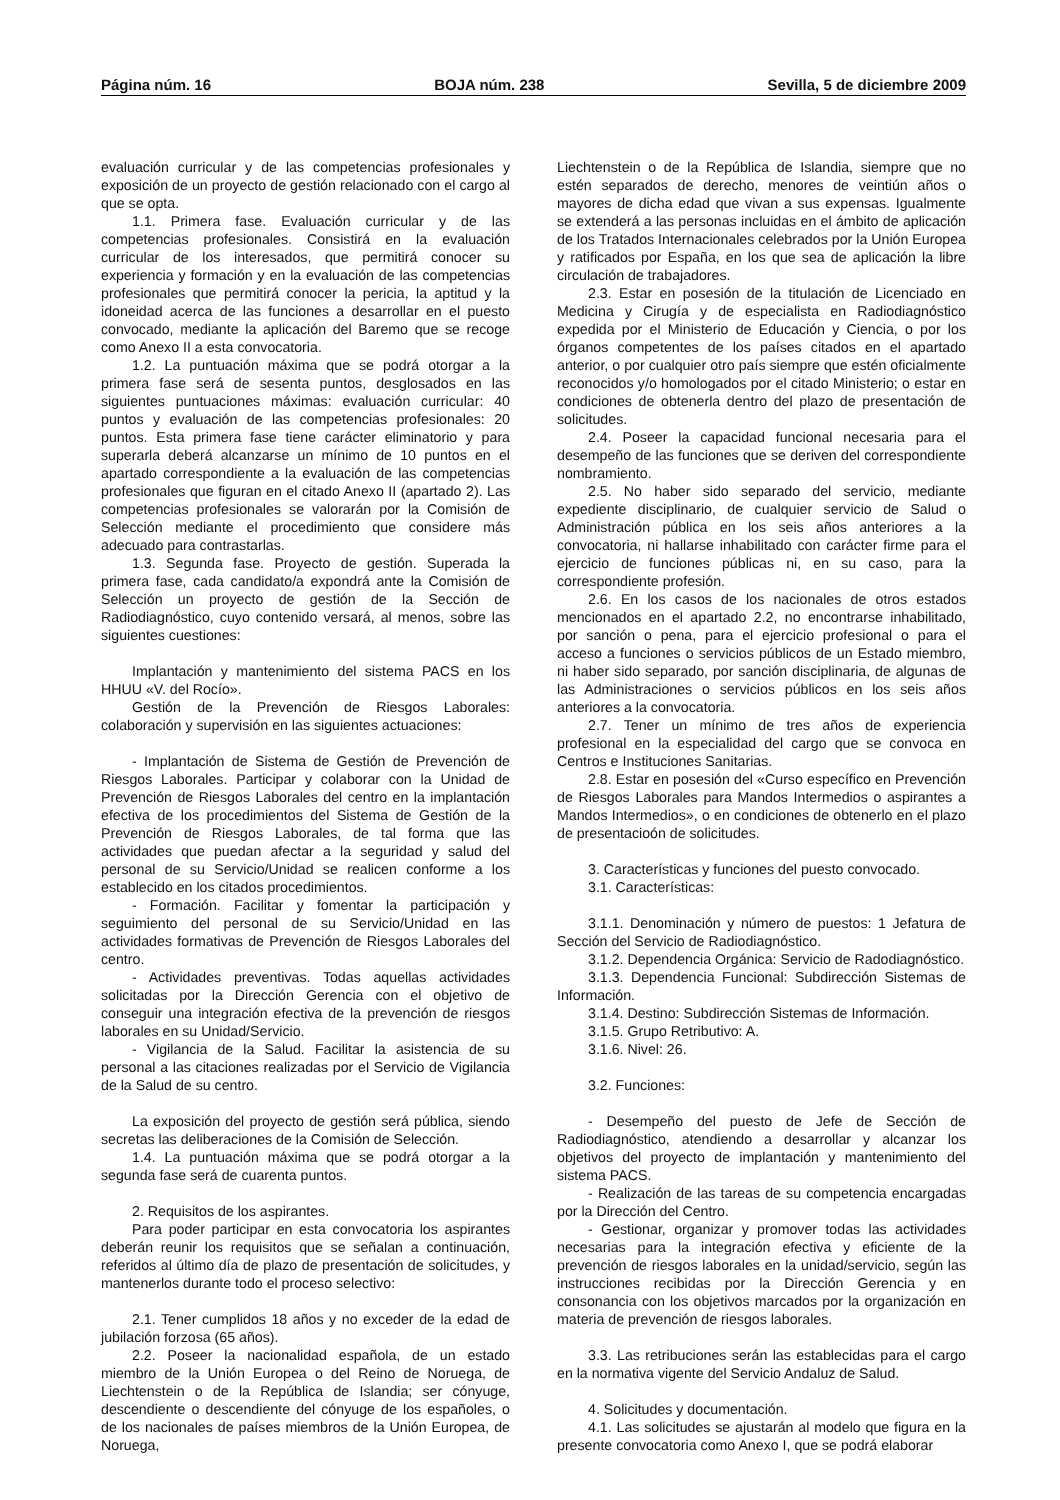Página núm. 16 BOJA núm. 238 Sevilla, 5 de diciembre 2009
evaluación curricular y de las competencias profesionales y exposición de un proyecto de gestión relacionado con el cargo al que se opta.
1.1. Primera fase. Evaluación curricular y de las competencias profesionales. Consistirá en la evaluación curricular de los interesados, que permitirá conocer su experiencia y formación y en la evaluación de las competencias profesionales que permitirá conocer la pericia, la aptitud y la idoneidad acerca de las funciones a desarrollar en el puesto convocado, mediante la aplicación del Baremo que se recoge como Anexo II a esta convocatoria.
1.2. La puntuación máxima que se podrá otorgar a la primera fase será de sesenta puntos, desglosados en las siguientes puntuaciones máximas: evaluación curricular: 40 puntos y evaluación de las competencias profesionales: 20 puntos. Esta primera fase tiene carácter eliminatorio y para superarla deberá alcanzarse un mínimo de 10 puntos en el apartado correspondiente a la evaluación de las competencias profesionales que figuran en el citado Anexo II (apartado 2). Las competencias profesionales se valorarán por la Comisión de Selección mediante el procedimiento que considere más adecuado para contrastarlas.
1.3. Segunda fase. Proyecto de gestión. Superada la primera fase, cada candidato/a expondrá ante la Comisión de Selección un proyecto de gestión de la Sección de Radiodiagnóstico, cuyo contenido versará, al menos, sobre las siguientes cuestiones:
Implantación y mantenimiento del sistema PACS en los HHUU «V. del Rocío».
Gestión de la Prevención de Riesgos Laborales: colaboración y supervisión en las siguientes actuaciones:
- Implantación de Sistema de Gestión de Prevención de Riesgos Laborales. Participar y colaborar con la Unidad de Prevención de Riesgos Laborales del centro en la implantación efectiva de los procedimientos del Sistema de Gestión de la Prevención de Riesgos Laborales, de tal forma que las actividades que puedan afectar a la seguridad y salud del personal de su Servicio/Unidad se realicen conforme a los establecido en los citados procedimientos.
- Formación. Facilitar y fomentar la participación y seguimiento del personal de su Servicio/Unidad en las actividades formativas de Prevención de Riesgos Laborales del centro.
- Actividades preventivas. Todas aquellas actividades solicitadas por la Dirección Gerencia con el objetivo de conseguir una integración efectiva de la prevención de riesgos laborales en su Unidad/Servicio.
- Vigilancia de la Salud. Facilitar la asistencia de su personal a las citaciones realizadas por el Servicio de Vigilancia de la Salud de su centro.
La exposición del proyecto de gestión será pública, siendo secretas las deliberaciones de la Comisión de Selección.
1.4. La puntuación máxima que se podrá otorgar a la segunda fase será de cuarenta puntos.
2. Requisitos de los aspirantes.
Para poder participar en esta convocatoria los aspirantes deberán reunir los requisitos que se señalan a continuación, referidos al último día de plazo de presentación de solicitudes, y mantenerlos durante todo el proceso selectivo:
2.1. Tener cumplidos 18 años y no exceder de la edad de jubilación forzosa (65 años).
2.2. Poseer la nacionalidad española, de un estado miembro de la Unión Europea o del Reino de Noruega, de Liechtenstein o de la República de Islandia; ser cónyuge, descendiente o descendiente del cónyuge de los españoles, o de los nacionales de países miembros de la Unión Europea, de Noruega,
Liechtenstein o de la República de Islandia, siempre que no estén separados de derecho, menores de veintiún años o mayores de dicha edad que vivan a sus expensas. Igualmente se extenderá a las personas incluidas en el ámbito de aplicación de los Tratados Internacionales celebrados por la Unión Europea y ratificados por España, en los que sea de aplicación la libre circulación de trabajadores.
2.3. Estar en posesión de la titulación de Licenciado en Medicina y Cirugía y de especialista en Radiodiagnóstico expedida por el Ministerio de Educación y Ciencia, o por los órganos competentes de los países citados en el apartado anterior, o por cualquier otro país siempre que estén oficialmente reconocidos y/o homologados por el citado Ministerio; o estar en condiciones de obtenerla dentro del plazo de presentación de solicitudes.
2.4. Poseer la capacidad funcional necesaria para el desempeño de las funciones que se deriven del correspondiente nombramiento.
2.5. No haber sido separado del servicio, mediante expediente disciplinario, de cualquier servicio de Salud o Administración pública en los seis años anteriores a la convocatoria, ni hallarse inhabilitado con carácter firme para el ejercicio de funciones públicas ni, en su caso, para la correspondiente profesión.
2.6. En los casos de los nacionales de otros estados mencionados en el apartado 2.2, no encontrarse inhabilitado, por sanción o pena, para el ejercicio profesional o para el acceso a funciones o servicios públicos de un Estado miembro, ni haber sido separado, por sanción disciplinaria, de algunas de las Administraciones o servicios públicos en los seis años anteriores a la convocatoria.
2.7. Tener un mínimo de tres años de experiencia profesional en la especialidad del cargo que se convoca en Centros e Instituciones Sanitarias.
2.8. Estar en posesión del «Curso específico en Prevención de Riesgos Laborales para Mandos Intermedios o aspirantes a Mandos Intermedios», o en condiciones de obtenerlo en el plazo de presentacioón de solicitudes.
3. Características y funciones del puesto convocado.
3.1. Características:
3.1.1. Denominación y número de puestos: 1 Jefatura de Sección del Servicio de Radiodiagnóstico.
3.1.2. Dependencia Orgánica: Servicio de Radodiagnóstico.
3.1.3. Dependencia Funcional: Subdirección Sistemas de Información.
3.1.4. Destino: Subdirección Sistemas de Información.
3.1.5. Grupo Retributivo: A.
3.1.6. Nivel: 26.
3.2. Funciones:
- Desempeño del puesto de Jefe de Sección de Radiodiagnóstico, atendiendo a desarrollar y alcanzar los objetivos del proyecto de implantación y mantenimiento del sistema PACS.
- Realización de las tareas de su competencia encargadas por la Dirección del Centro.
- Gestionar, organizar y promover todas las actividades necesarias para la integración efectiva y eficiente de la prevención de riesgos laborales en la unidad/servicio, según las instrucciones recibidas por la Dirección Gerencia y en consonancia con los objetivos marcados por la organización en materia de prevención de riesgos laborales.
3.3. Las retribuciones serán las establecidas para el cargo en la normativa vigente del Servicio Andaluz de Salud.
4. Solicitudes y documentación.
4.1. Las solicitudes se ajustarán al modelo que figura en la presente convocatoria como Anexo I, que se podrá elaborar